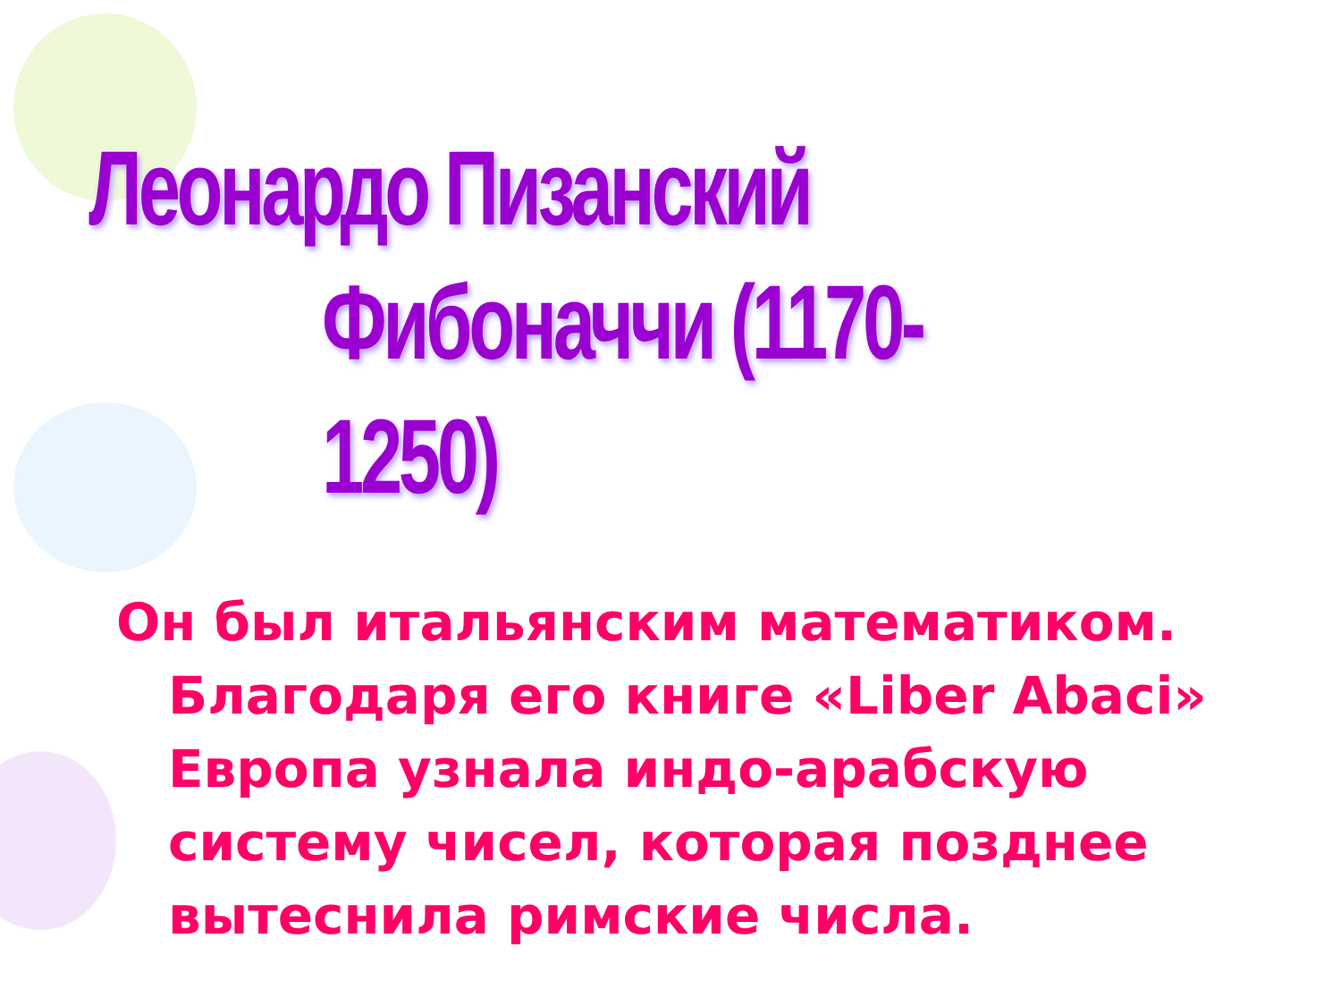Леонардо Пизанский
Фибоначчи (1170-1250)
Он был итальянским математиком.
Благодаря его книге «Liber Abaci» Европа узнала индо-арабскую систему чисел, которая позднее вытеснила римские числа.